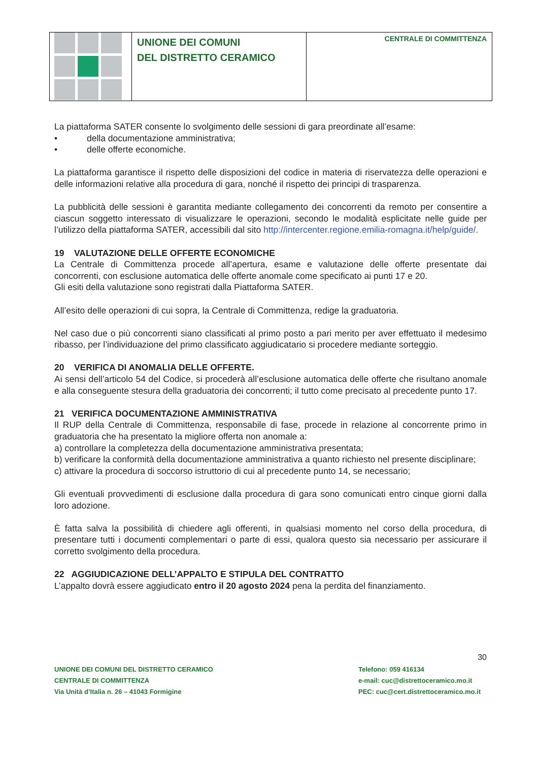UNIONE DEI COMUNI
DEL DISTRETTO CERAMICO
CENTRALE DI COMMITTENZA
La piattaforma SATER consente lo svolgimento delle sessioni di gara preordinate all’esame:
• della documentazione amministrativa;
• delle offerte economiche.
La piattaforma garantisce il rispetto delle disposizioni del codice in materia di riservatezza delle operazioni e delle informazioni relative alla procedura di gara, nonché il rispetto dei principi di trasparenza.
La pubblicità delle sessioni è garantita mediante collegamento dei concorrenti da remoto per consentire a ciascun soggetto interessato di visualizzare le operazioni, secondo le modalità esplicitate nelle guide per l’utilizzo della piattaforma SATER, accessibili dal sito http://intercenter.regione.emilia-romagna.it/help/guide/.
19 VALUTAZIONE DELLE OFFERTE ECONOMICHE
La Centrale di Committenza procede all’apertura, esame e valutazione delle offerte presentate dai concorrenti, con esclusione automatica delle offerte anomale come specificato ai punti 17 e 20.
Gli esiti della valutazione sono registrati dalla Piattaforma SATER.
All’esito delle operazioni di cui sopra, la Centrale di Committenza, redige la graduatoria.
Nel caso due o più concorrenti siano classificati al primo posto a pari merito per aver effettuato il medesimo ribasso, per l’individuazione del primo classificato aggiudicatario si procedere mediante sorteggio.
20 VERIFICA DI ANOMALIA DELLE OFFERTE.
Ai sensi dell’articolo 54 del Codice, si procederà all’esclusione automatica delle offerte che risultano anomale e alla conseguente stesura della graduatoria dei concorrenti; il tutto come precisato al precedente punto 17.
21 VERIFICA DOCUMENTAZIONE AMMINISTRATIVA
Il RUP della Centrale di Committenza, responsabile di fase, procede in relazione al concorrente primo in graduatoria che ha presentato la migliore offerta non anomale a:
a) controllare la completezza della documentazione amministrativa presentata;
b) verificare la conformità della documentazione amministrativa a quanto richiesto nel presente disciplinare;
c) attivare la procedura di soccorso istruttorio di cui al precedente punto 14, se necessario;
Gli eventuali provvedimenti di esclusione dalla procedura di gara sono comunicati entro cinque giorni dalla loro adozione.
È fatta salva la possibilità di chiedere agli offerenti, in qualsiasi momento nel corso della procedura, di presentare tutti i documenti complementari o parte di essi, qualora questo sia necessario per assicurare il corretto svolgimento della procedura.
22 AGGIUDICAZIONE DELL’APPALTO E STIPULA DEL CONTRATTO
L’appalto dovrà essere aggiudicato entro il 20 agosto 2024 pena la perdita del finanziamento.
30
UNIONE DEI COMUNI DEL DISTRETTO CERAMICO
CENTRALE DI COMMITTENZA
Via Unità d’Italia n. 26 – 41043 Formigine
Telefono: 059 416134
e-mail: cuc@distrettoceramico.mo.it
PEC: cuc@cert.distrettoceramico.mo.it